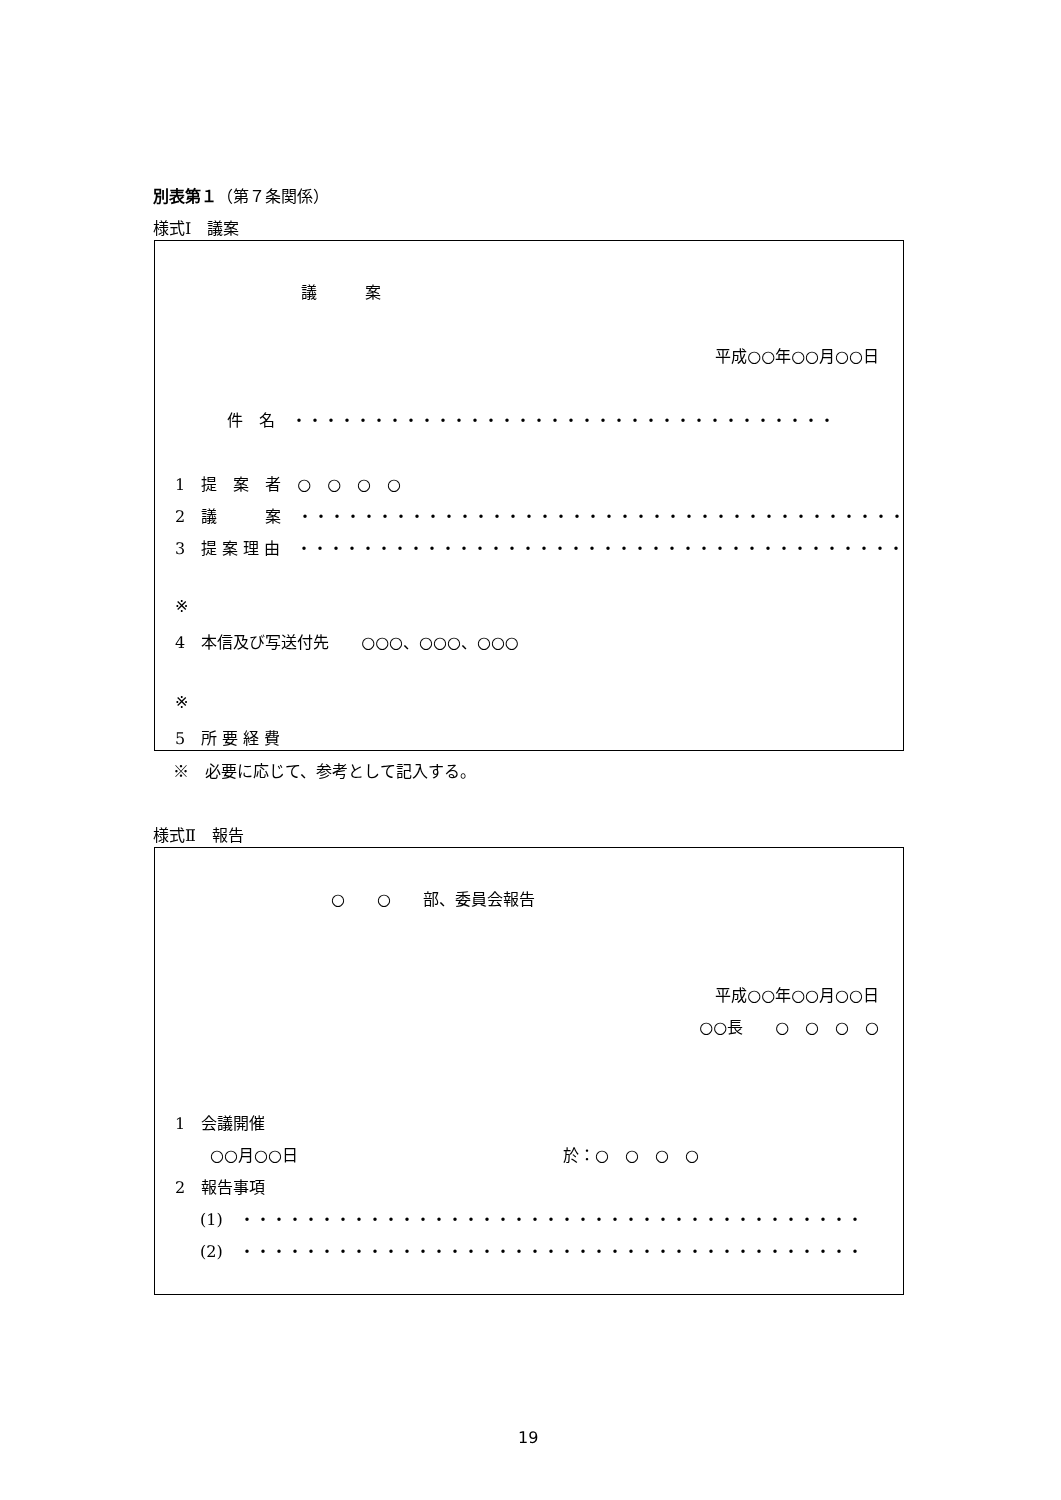別表第１（第７条関係）
様式Ⅰ　議案
議　　　案
平成○○年○○月○○日
件　名　・・・・・・・・・・・・・・・・・・・・・・・・・・・・・・・・・・
1　提　案　者　○　○　○　○
2　議　　　案　・・・・・・・・・・・・・・・・・・・・・・・・・・・・・・・・・・・・・・
3　提 案 理 由　・・・・・・・・・・・・・・・・・・・・・・・・・・・・・・・・・・・・・・
※
4　本信及び写送付先　　○○○、○○○、○○○
※
5　所 要 経 費
※　必要に応じて、参考として記入する。
様式Ⅱ　報告
○　　○　　部、委員会報告
平成○○年○○月○○日
○○長　　○　○　○　○
1　会議開催
○○月○○日
於：○　○　○　○
2　報告事項
(1)　・・・・・・・・・・・・・・・・・・・・・・・・・・・・・・・・・・・・・・・
(2)　・・・・・・・・・・・・・・・・・・・・・・・・・・・・・・・・・・・・・・・
19